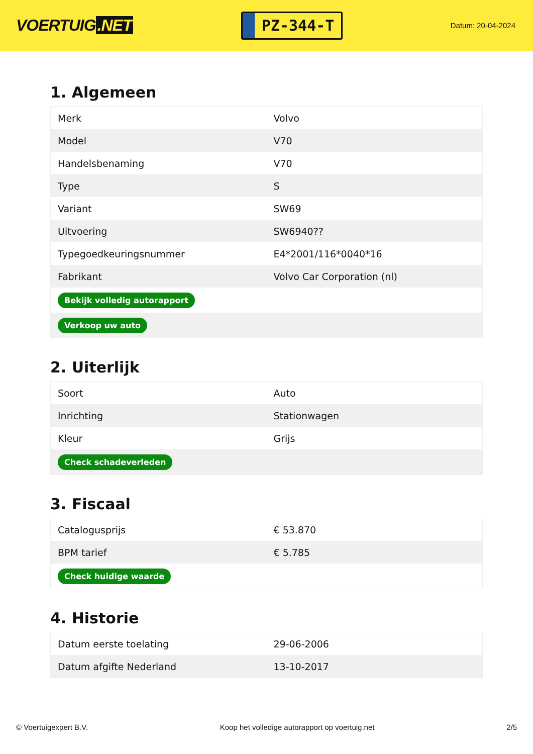VOERTUIG.NET
PZ-344-T
Datum: 20-04-2024
1. Algemeen
| Merk | Volvo |
| Model | V70 |
| Handelsbenaming | V70 |
| Type | S |
| Variant | SW69 |
| Uitvoering | SW6940?? |
| Typegoedkeuringsnummer | E4*2001/116*0040*16 |
| Fabrikant | Volvo Car Corporation (nl) |
| Bekijk volledig autorapport | |
| Verkoop uw auto | |
2. Uiterlijk
| Soort | Auto |
| Inrichting | Stationwagen |
| Kleur | Grijs |
| Check schadeverleden | |
3. Fiscaal
| Catalogusprijs | € 53.870 |
| BPM tarief | € 5.785 |
| Check huidige waarde | |
4. Historie
| Datum eerste toelating | 29-06-2006 |
| Datum afgifte Nederland | 13-10-2017 |
© Voertuigexpert B.V. Koop het volledige autorapport op voertuig.net 2/5